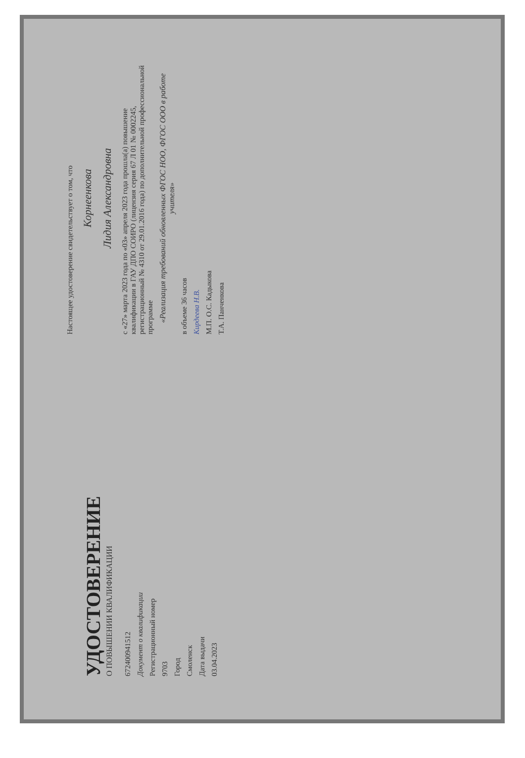УДОСТОВЕРЕНИЕ
О ПОВЫШЕНИИ КВАЛИФИКАЦИИ
672400941512
Документ о квалификации
Регистрационный номер
9703
Город
Смоленск
Дата выдачи
03.04.2023
Настоящее удостоверение свидетельствует о том, что
Корнеенкова
Лидия Александровна
с «27» марта 2023 года по «03» апреля 2023 года прошла(а) повышение квалификации в ГАУ ДПО СОИРО (лицензия серия 67 Л 01 № 0002245, регистрационный № 4310 от 29.01.2016 года) по дополнительной профессиональной программе
«Реализация требований обновленных ФГОС НОО, ФГОС ООО в работе учителя»
в объеме 36 часов
Кирдеева Н.В.
М.П. О.С. Кадыкова
Т.А. Панченкова